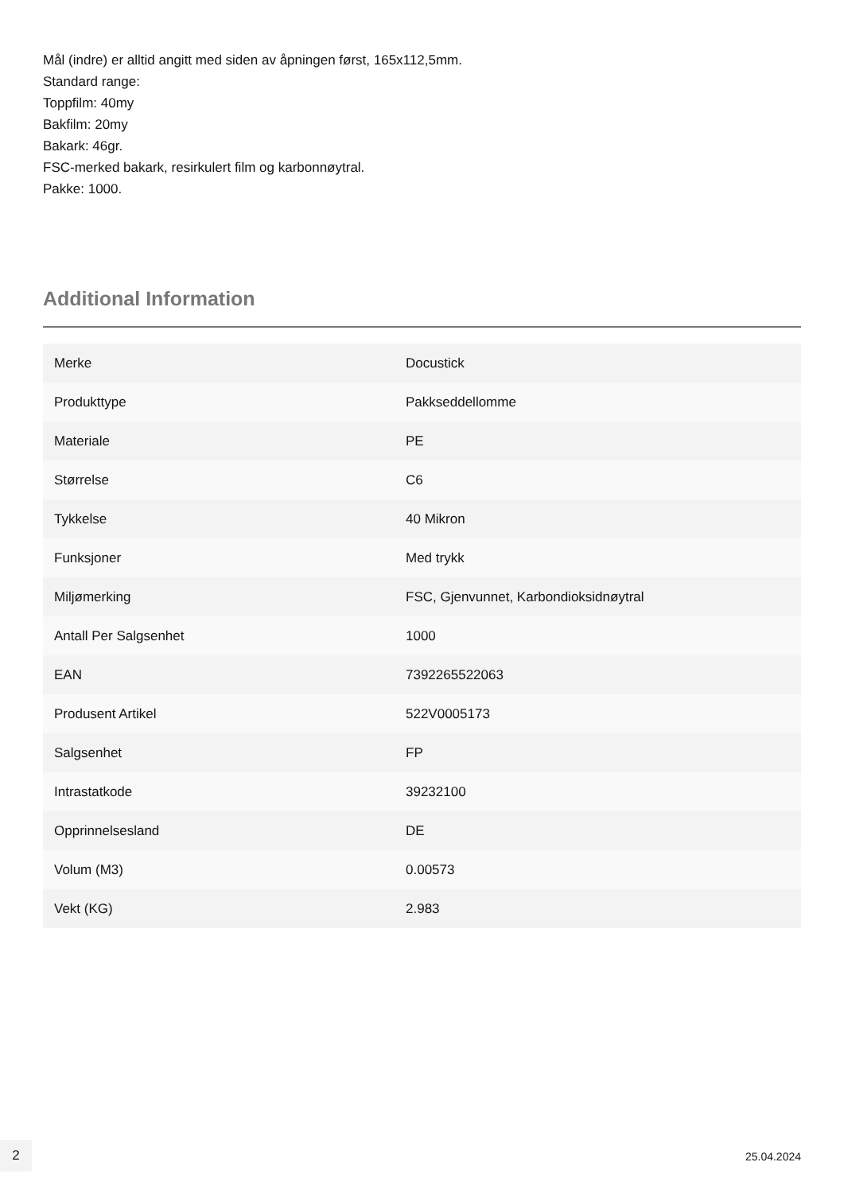Mål (indre) er alltid angitt med siden av åpningen først, 165x112,5mm.
Standard range:
Toppfilm: 40my
Bakfilm: 20my
Bakark: 46gr.
FSC-merked bakark, resirkulert film og karbonnøytral.
Pakke: 1000.
Additional Information
| Merke | Docustick |
| Produkttype | Pakkseddellomme |
| Materiale | PE |
| Størrelse | C6 |
| Tykkelse | 40 Mikron |
| Funksjoner | Med trykk |
| Miljømerking | FSC, Gjenvunnet, Karbondioksidnøytral |
| Antall Per Salgsenhet | 1000 |
| EAN | 7392265522063 |
| Produsent Artikel | 522V0005173 |
| Salgsenhet | FP |
| Intrastatkode | 39232100 |
| Opprinnelsesland | DE |
| Volum (M3) | 0.00573 |
| Vekt (KG) | 2.983 |
2
25.04.2024